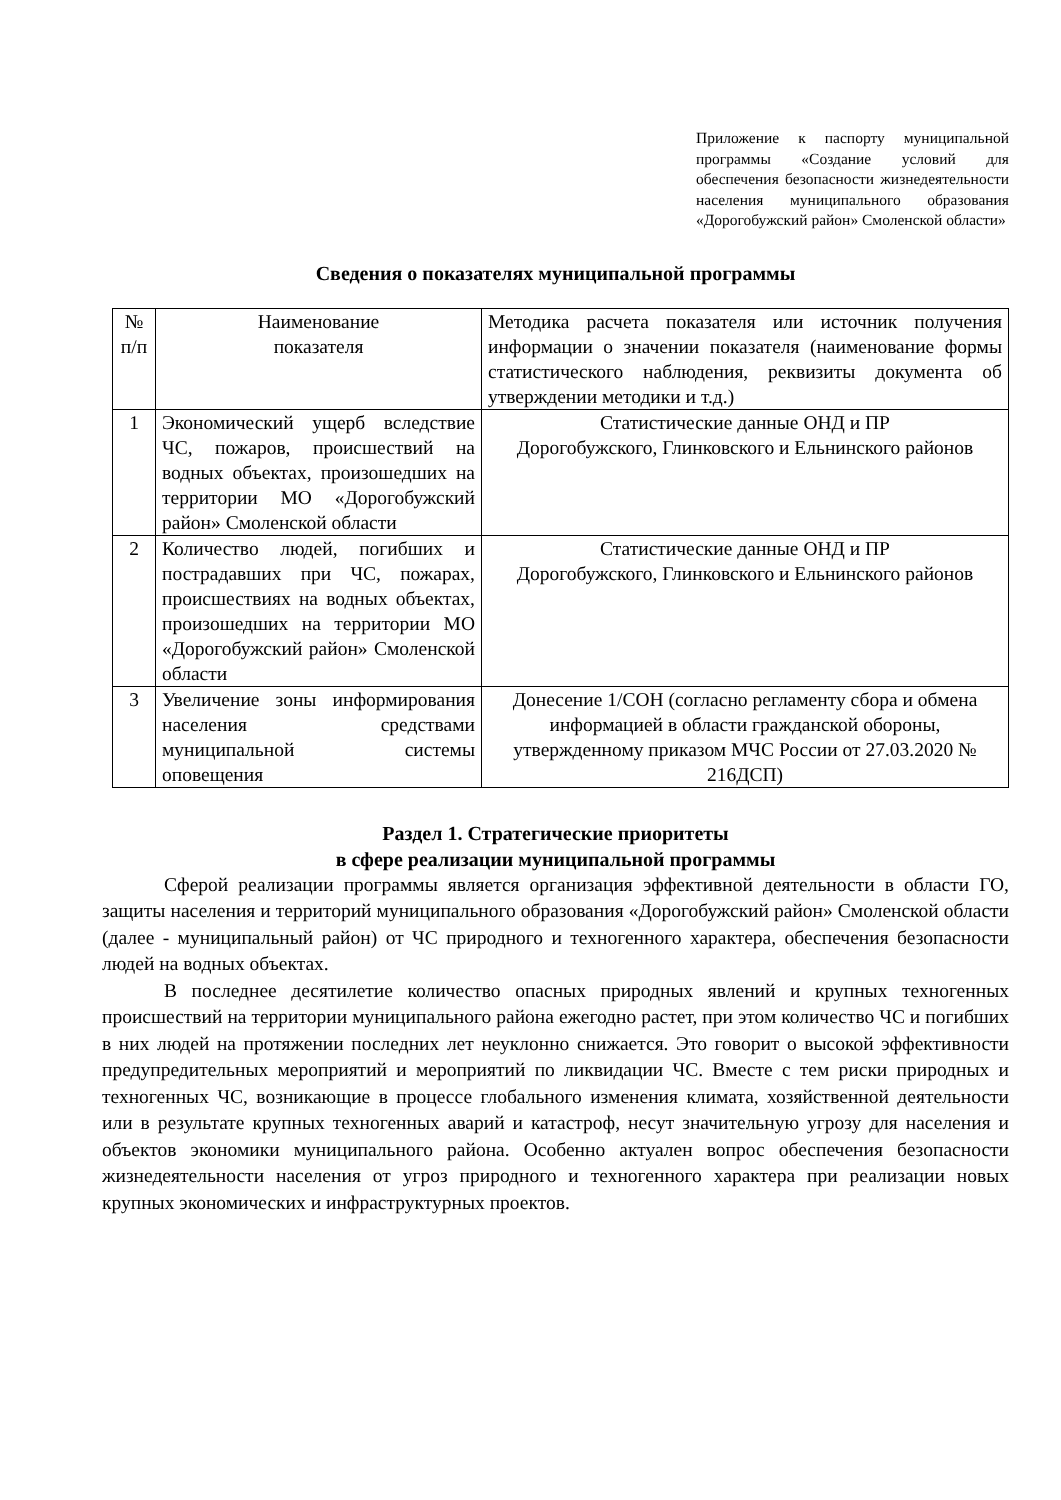Приложение к паспорту муниципальной программы «Создание условий для обеспечения безопасности жизнедеятельности населения муниципального образования «Дорогобужский район» Смоленской области»
Сведения о показателях муниципальной программы
| № п/п | Наименование показателя | Методика расчета показателя или источник получения информации о значении показателя (наименование формы статистического наблюдения, реквизиты документа об утверждении методики и т.д.) |
| 1 | Экономический ущерб вследствие ЧС, пожаров, происшествий на водных объектах, произошедших на территории МО «Дорогобужский район» Смоленской области | Статистические данные ОНД и ПР Дорогобужского, Глинковского и Ельнинского районов |
| 2 | Количество людей, погибших и пострадавших при ЧС, пожарах, происшествиях на водных объектах, произошедших на территории МО «Дорогобужский район» Смоленской области | Статистические данные ОНД и ПР Дорогобужского, Глинковского и Ельнинского районов |
| 3 | Увеличение зоны информирования населения средствами муниципальной системы оповещения | Донесение 1/СОН (согласно регламенту сбора и обмена информацией в области гражданской обороны, утвержденному приказом МЧС России от 27.03.2020 № 216ДСП) |
Раздел 1. Стратегические приоритеты
в сфере реализации муниципальной программы
Сферой реализации программы является организация эффективной деятельности в области ГО, защиты населения и территорий муниципального образования «Дорогобужский район» Смоленской области (далее - муниципальный район) от ЧС природного и техногенного характера, обеспечения безопасности людей на водных объектах.
В последнее десятилетие количество опасных природных явлений и крупных техногенных происшествий на территории муниципального района ежегодно растет, при этом количество ЧС и погибших в них людей на протяжении последних лет неуклонно снижается. Это говорит о высокой эффективности предупредительных мероприятий и мероприятий по ликвидации ЧС. Вместе с тем риски природных и техногенных ЧС, возникающие в процессе глобального изменения климата, хозяйственной деятельности или в результате крупных техногенных аварий и катастроф, несут значительную угрозу для населения и объектов экономики муниципального района. Особенно актуален вопрос обеспечения безопасности жизнедеятельности населения от угроз природного и техногенного характера при реализации новых крупных экономических и инфраструктурных проектов.